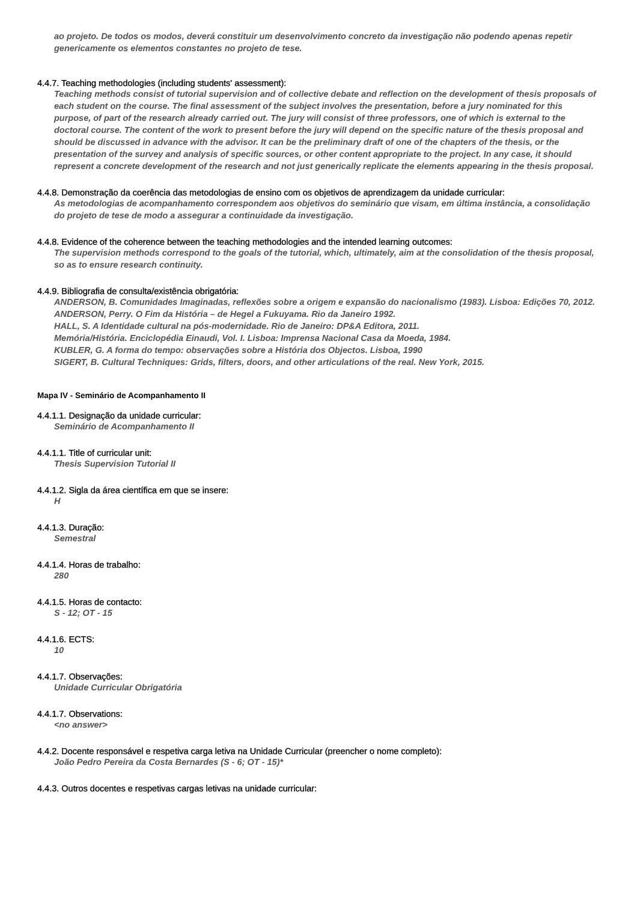ao projeto. De todos os modos, deverá constituir um desenvolvimento concreto da investigação não podendo apenas repetir genericamente os elementos constantes no projeto de tese.
4.4.7. Teaching methodologies (including students' assessment):
Teaching methods consist of tutorial supervision and of collective debate and reflection on the development of thesis proposals of each student on the course. The final assessment of the subject involves the presentation, before a jury nominated for this purpose, of part of the research already carried out. The jury will consist of three professors, one of which is external to the doctoral course. The content of the work to present before the jury will depend on the specific nature of the thesis proposal and should be discussed in advance with the advisor. It can be the preliminary draft of one of the chapters of the thesis, or the presentation of the survey and analysis of specific sources, or other content appropriate to the project. In any case, it should represent a concrete development of the research and not just generically replicate the elements appearing in the thesis proposal.
4.4.8. Demonstração da coerência das metodologias de ensino com os objetivos de aprendizagem da unidade curricular:
As metodologias de acompanhamento correspondem aos objetivos do seminário que visam, em última instância, a consolidação do projeto de tese de modo a assegurar a continuidade da investigação.
4.4.8. Evidence of the coherence between the teaching methodologies and the intended learning outcomes:
The supervision methods correspond to the goals of the tutorial, which, ultimately, aim at the consolidation of the thesis proposal, so as to ensure research continuity.
4.4.9. Bibliografia de consulta/existência obrigatória:
ANDERSON, B. Comunidades Imaginadas, reflexões sobre a origem e expansão do nacionalismo (1983). Lisboa: Edições 70, 2012.
ANDERSON, Perry. O Fim da História – de Hegel a Fukuyama. Rio da Janeiro 1992.
HALL, S. A Identidade cultural na pós-modernidade. Rio de Janeiro: DP&A Editora, 2011.
Memória/História. Enciclopédia Einaudi, Vol. I. Lisboa: Imprensa Nacional Casa da Moeda, 1984.
KUBLER, G. A forma do tempo: observações sobre a História dos Objectos. Lisboa, 1990
SIGERT, B. Cultural Techniques: Grids, filters, doors, and other articulations of the real. New York, 2015.
Mapa IV - Seminário de Acompanhamento II
4.4.1.1. Designação da unidade curricular:
Seminário de Acompanhamento II
4.4.1.1. Title of curricular unit:
Thesis Supervision Tutorial II
4.4.1.2. Sigla da área científica em que se insere:
H
4.4.1.3. Duração:
Semestral
4.4.1.4. Horas de trabalho:
280
4.4.1.5. Horas de contacto:
S - 12; OT - 15
4.4.1.6. ECTS:
10
4.4.1.7. Observações:
Unidade Curricular Obrigatória
4.4.1.7. Observations:
<no answer>
4.4.2. Docente responsável e respetiva carga letiva na Unidade Curricular (preencher o nome completo):
João Pedro Pereira da Costa Bernardes (S - 6; OT - 15)*
4.4.3. Outros docentes e respetivas cargas letivas na unidade curricular: